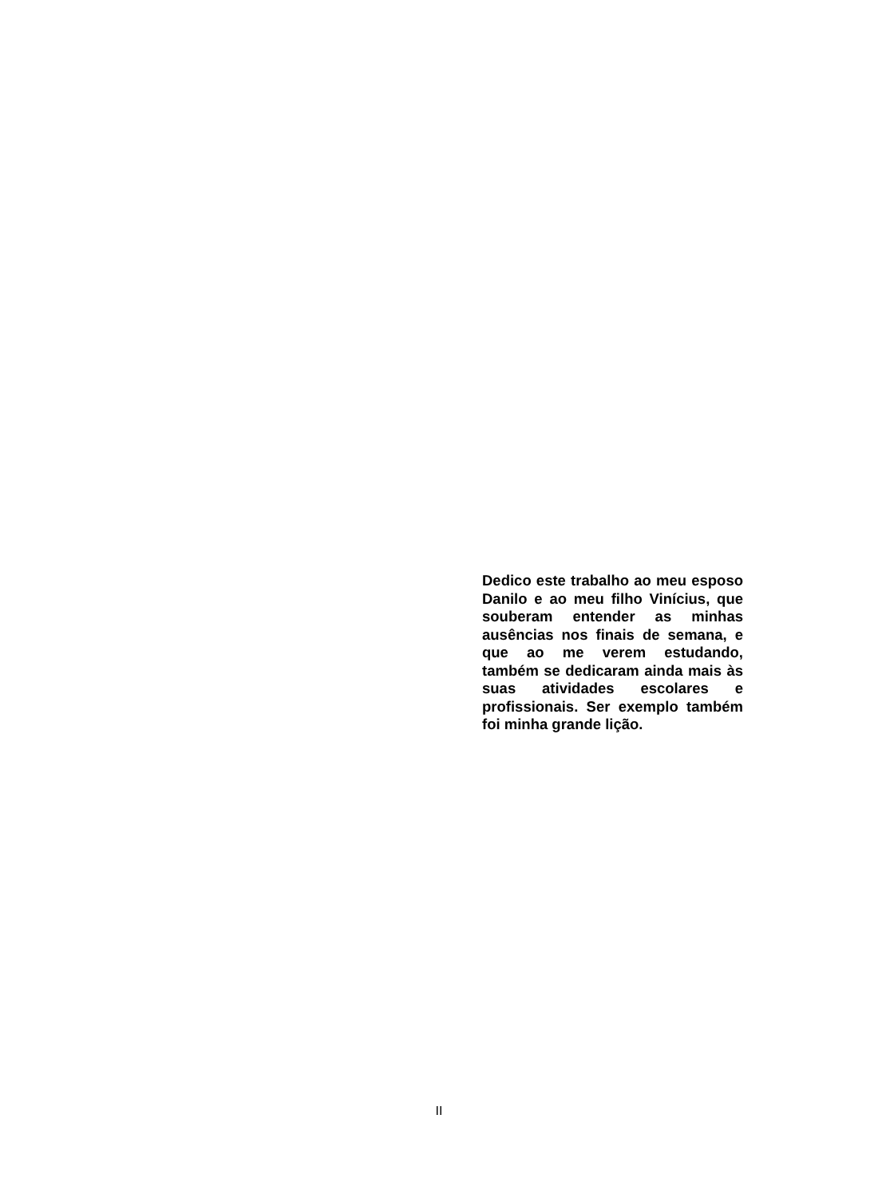Dedico este trabalho ao meu esposo Danilo e ao meu filho Vinícius, que souberam entender as minhas ausências nos finais de semana, e que ao me verem estudando, também se dedicaram ainda mais às suas atividades escolares e profissionais. Ser exemplo também foi minha grande lição.
II